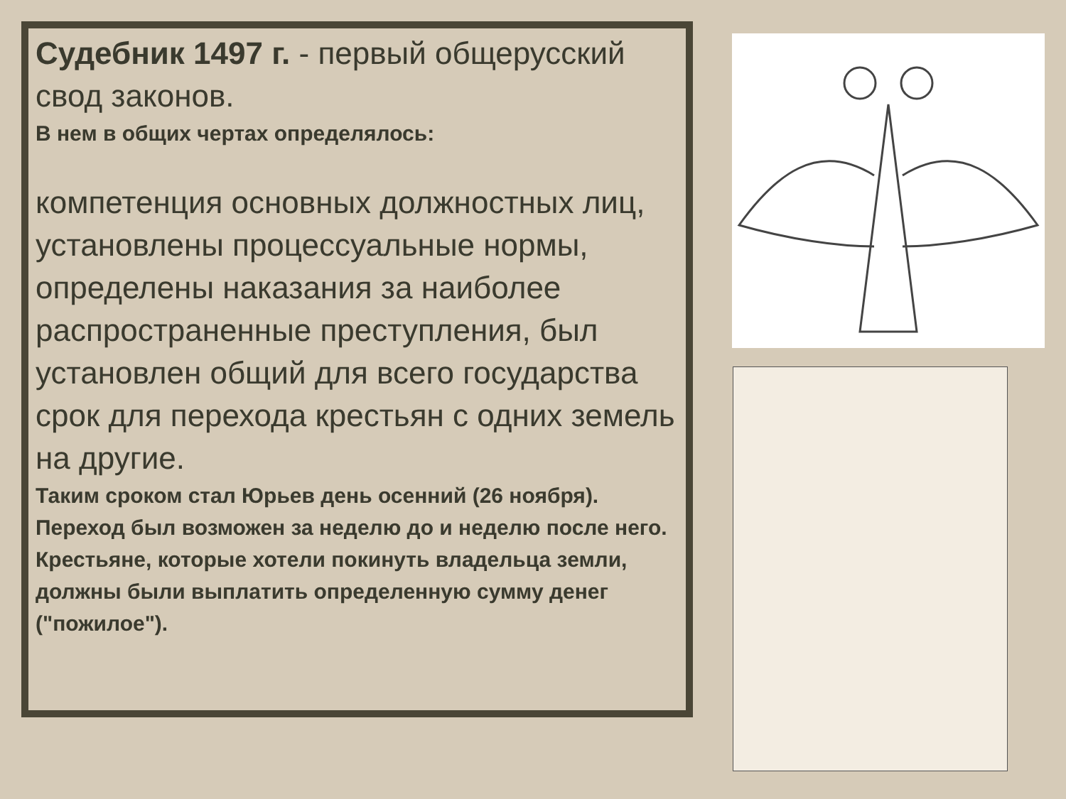Судебник 1497 г. - первый общерусский свод законов.
В нем в общих чертах определялось:
компетенция основных должностных лиц,
установлены процессуальные нормы, определены наказания за наиболее распространенные преступления, был установлен общий для всего государства срок для перехода крестьян с одних земель на другие.
Таким сроком стал Юрьев день осенний (26 ноября). Переход был возможен за неделю до и неделю после него. Крестьяне, которые хотели покинуть владельца земли, должны были выплатить определенную сумму денег ("пожилое").